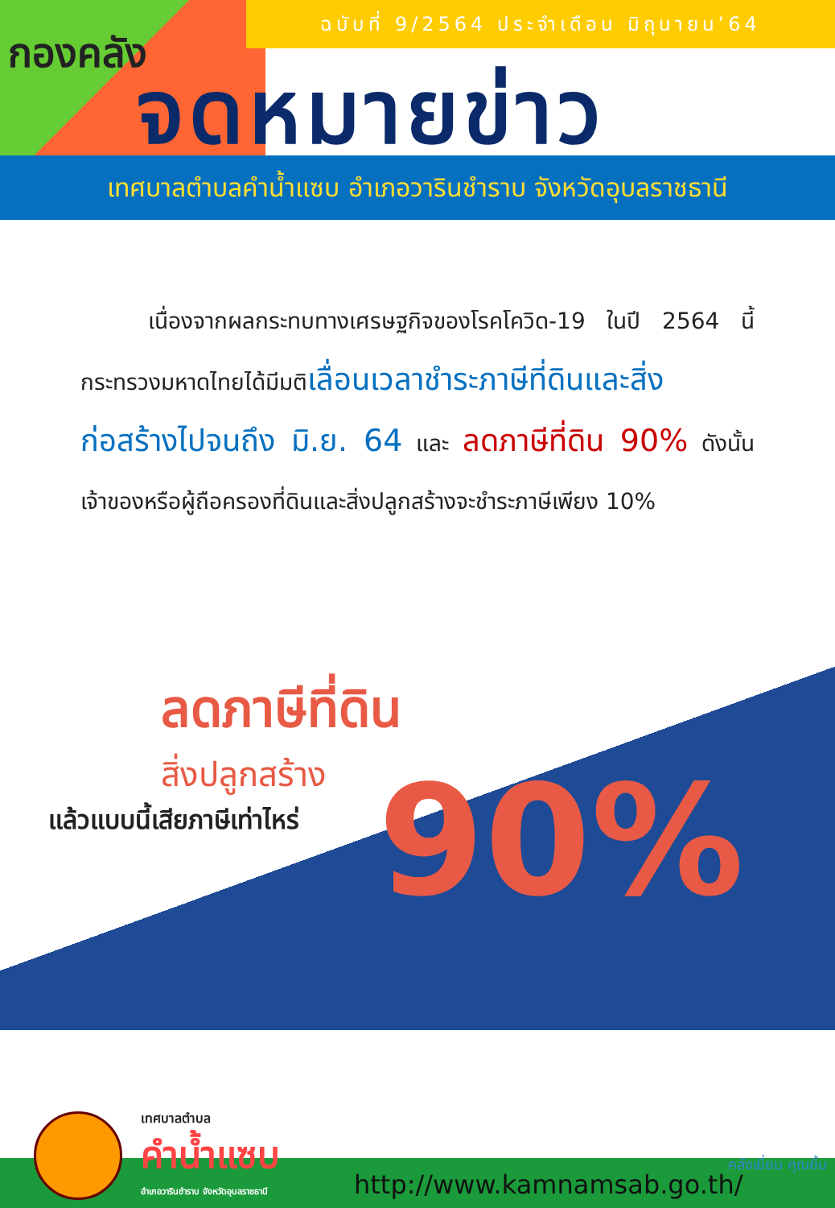ฉบับที่ 9/2564 ประจำเดือน มิถุนายน’64
กองคลัง
จดหมายข่าว
เทศบาลตำบลคำน้ำแซบ อำเภอวารินชำราบ จังหวัดอุบลราชธานี
   เนื่องจากผลกระทบทางเศรษฐกิจของโรคโควิด-19 ในปี 2564 นี้ กระทรวงมหาดไทยได้มีมติเลื่อนเวลาชำระภาษีที่ดินและสิ่งก่อสร้างไปจนถึง มิ.ย. 64 และ ลดภาษีที่ดิน 90% ดังนั้น เจ้าของหรือผู้ถือครองที่ดินและสิ่งปลูกสร้างจะชำระภาษีเพียง 10%
ลดภาษีที่ดิน
สิ่งปลูกสร้าง
แล้วแบบนี้เสียภาษีเท่าไหร่
90%
เทศบาลตำบล
คำน้ำแซบ
อำเภอวารินชำราบ จังหวัดอุบลราชธานี
http://www.kamnamsab.go.th/
คลังเยี่ยม คุณยิ้ม